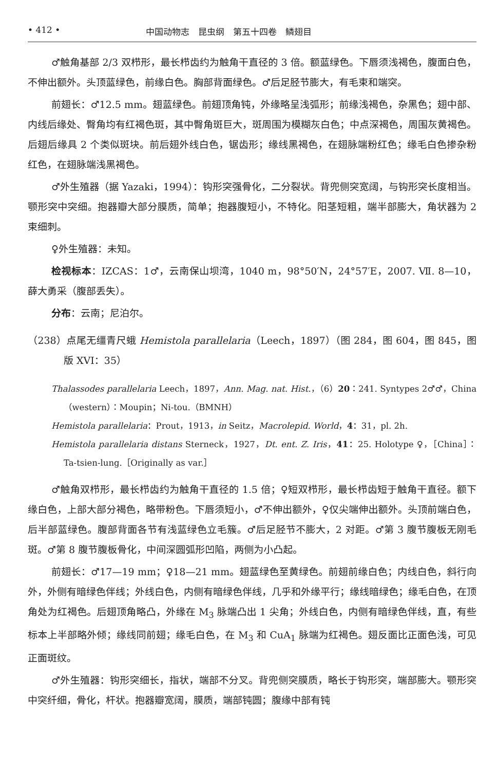• 412 • 中国动物志　昆虫纲　第五十四卷　鳞翅目
♂触角基部 2/3 双栉形，最长栉齿约为触角干直径的 3 倍。额蓝绿色。下唇须浅褐色，腹面白色，不伸出额外。头顶蓝绿色，前缘白色。胸部背面绿色。♂后足胫节膨大，有毛束和端突。
前翅长：♂12.5 mm。翅蓝绿色。前翅顶角钝，外缘略呈浅弧形；前缘浅褐色，杂黑色；翅中部、内线后缘处、臀角均有红褐色斑，其中臀角斑巨大，斑周围为模糊灰白色；中点深褐色，周围灰黄褐色。后翅后缘具 2 个类似斑块。前后翅外线白色，锯齿形；缘线黑褐色，在翅脉端粉红色；缘毛白色掺杂粉红色，在翅脉端浅黑褐色。
♂外生殖器（据 Yazaki，1994）：钩形突强骨化，二分裂状。背兜侧突宽阔，与钩形突长度相当。颚形突中突细。抱器瓣大部分膜质，简单；抱器腹短小，不特化。阳茎短粗，端半部膨大，角状器为 2 束细刺。
♀外生殖器：未知。
检视标本：IZCAS：1♂，云南保山坝湾，1040 m，98°50′N，24°57′E，2007. Ⅶ. 8—10，薛大勇采（腹部丢失）。
分布：云南；尼泊尔。
（238）点尾无缰青尺蛾 Hemistola parallelaria（Leech，1897）（图 284，图 604，图 845，图版 XVI：35）
Thalassodes parallelaria Leech，1897，Ann. Mag. nat. Hist.，（6）20：241. Syntypes 2♂♂，China（western）：Moupin；Ni-tou.（BMNH）
Hemistola parallelaria：Prout，1913，in Seitz，Macrolepid. World，4：31，pl. 2h.
Hemistola parallelaria distans Sterneck，1927，Dt. ent. Z. Iris，41：25. Holotype ♀，［China］：Ta-tsien-lung.［Originally as var.］
♂触角双栉形，最长栉齿约为触角干直径的 1.5 倍；♀短双栉形，最长栉齿短于触角干直径。额下缘白色，上部大部分褐色，略带粉色。下唇须短小，♂不伸出额外，♀仅尖端伸出额外。头顶前端白色，后半部蓝绿色。腹部背面各节有浅蓝绿色立毛簇。♂后足胫节不膨大，2 对距。♂第 3 腹节腹板无刚毛斑。♂第 8 腹节腹板骨化，中间深圆弧形凹陷，两侧为小凸起。
前翅长：♂17—19 mm；♀18—21 mm。翅蓝绿色至黄绿色。前翅前缘白色；内线白色，斜行向外，外侧有暗绿色伴线；外线白色，内侧有暗绿色伴线，几乎和外缘平行；缘线暗绿色；缘毛白色，在顶角处为红褐色。后翅顶角略凸，外缘在 M<sub>3</sub> 脉端凸出 1 尖角；外线白色，内侧有暗绿色伴线，直，有些标本上半部略外倾；缘线同前翅；缘毛白色，在 M<sub>3</sub> 和 CuA<sub>1</sub> 脉端为红褐色。翅反面比正面色浅，可见正面斑纹。
♂外生殖器：钩形突细长，指状，端部不分叉。背兜侧突膜质，略长于钩形突，端部膨大。颚形突中突纤细，骨化，杆状。抱器瓣宽阔，膜质，端部钝圆；腹缘中部有钝